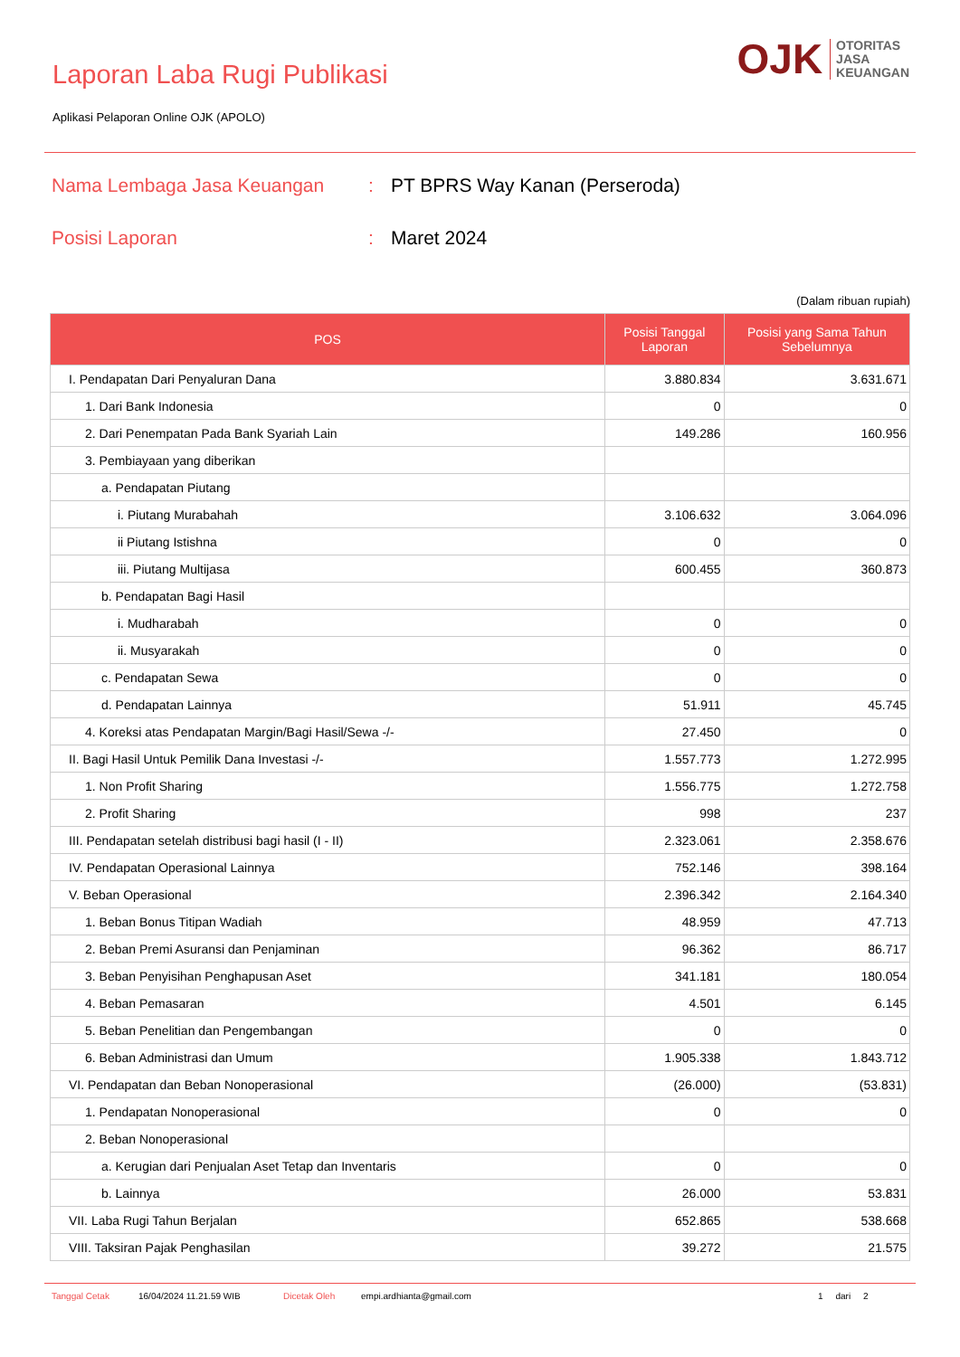Laporan Laba Rugi Publikasi
Aplikasi Pelaporan Online OJK (APOLO)
OJK
OTORITAS
JASA
KEUANGAN
Nama Lembaga Jasa Keuangan : PT BPRS Way Kanan (Perseroda)
Posisi Laporan : Maret 2024
(Dalam ribuan rupiah)
| POS | Posisi Tanggal Laporan | Posisi yang Sama Tahun Sebelumnya |
| --- | --- | --- |
| I. Pendapatan Dari Penyaluran Dana | 3.880.834 | 3.631.671 |
| 1. Dari Bank Indonesia | 0 | 0 |
| 2. Dari Penempatan Pada Bank Syariah Lain | 149.286 | 160.956 |
| 3. Pembiayaan yang diberikan | | |
| a. Pendapatan Piutang | | |
| i. Piutang Murabahah | 3.106.632 | 3.064.096 |
| ii Piutang Istishna | 0 | 0 |
| iii. Piutang Multijasa | 600.455 | 360.873 |
| b. Pendapatan Bagi Hasil | | |
| i. Mudharabah | 0 | 0 |
| ii. Musyarakah | 0 | 0 |
| c. Pendapatan Sewa | 0 | 0 |
| d. Pendapatan Lainnya | 51.911 | 45.745 |
| 4. Koreksi atas Pendapatan Margin/Bagi Hasil/Sewa -/- | 27.450 | 0 |
| II. Bagi Hasil Untuk Pemilik Dana Investasi -/- | 1.557.773 | 1.272.995 |
| 1. Non Profit Sharing | 1.556.775 | 1.272.758 |
| 2. Profit Sharing | 998 | 237 |
| III. Pendapatan setelah distribusi bagi hasil (I - II) | 2.323.061 | 2.358.676 |
| IV. Pendapatan Operasional Lainnya | 752.146 | 398.164 |
| V. Beban Operasional | 2.396.342 | 2.164.340 |
| 1. Beban Bonus Titipan Wadiah | 48.959 | 47.713 |
| 2. Beban Premi Asuransi dan Penjaminan | 96.362 | 86.717 |
| 3. Beban Penyisihan Penghapusan Aset | 341.181 | 180.054 |
| 4. Beban Pemasaran | 4.501 | 6.145 |
| 5. Beban Penelitian dan Pengembangan | 0 | 0 |
| 6. Beban Administrasi dan Umum | 1.905.338 | 1.843.712 |
| VI. Pendapatan dan Beban Nonoperasional | (26.000) | (53.831) |
| 1. Pendapatan Nonoperasional | 0 | 0 |
| 2. Beban Nonoperasional | | |
| a. Kerugian dari Penjualan Aset Tetap dan Inventaris | 0 | 0 |
| b. Lainnya | 26.000 | 53.831 |
| VII. Laba Rugi Tahun Berjalan | 652.865 | 538.668 |
| VIII. Taksiran Pajak Penghasilan | 39.272 | 21.575 |
Tanggal Cetak 16/04/2024 11.21.59 WIB Dicetak Oleh empi.ardhianta@gmail.com 1 dari 2